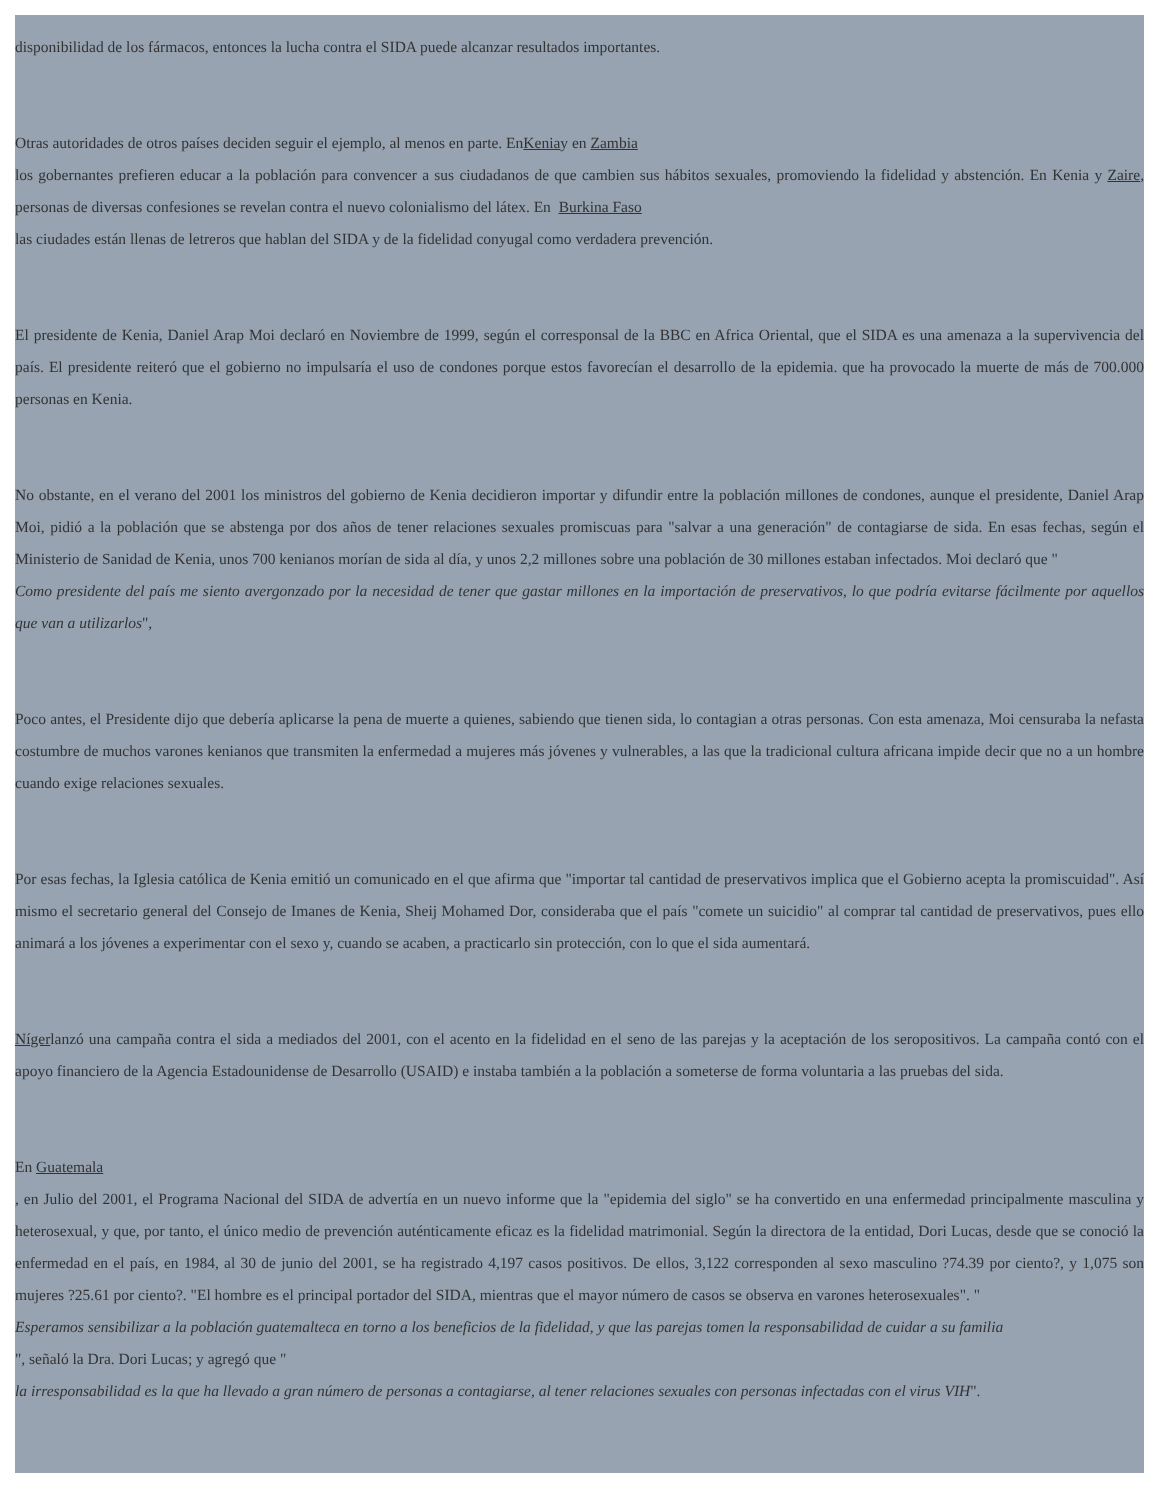disponibilidad de los fármacos, entonces la lucha contra el SIDA puede alcanzar resultados importantes.
Otras autoridades de otros países deciden seguir el ejemplo, al menos en parte. EnKeniay en Zambia
los gobernantes prefieren educar a la población para convencer a sus ciudadanos de que cambien sus hábitos sexuales, promoviendo la fidelidad y abstención. En Kenia y Zaire, personas de diversas confesiones se revelan contra el nuevo colonialismo del látex. En Burkina Faso
las ciudades están llenas de letreros que hablan del SIDA y de la fidelidad conyugal como verdadera prevención.
El presidente de Kenia, Daniel Arap Moi declaró en Noviembre de 1999, según el corresponsal de la BBC en Africa Oriental, que el SIDA es una amenaza a la supervivencia del país. El presidente reiteró que el gobierno no impulsaría el uso de condones porque estos favorecían el desarrollo de la epidemia. que ha provocado la muerte de más de 700.000 personas en Kenia.
No obstante, en el verano del 2001 los ministros del gobierno de Kenia decidieron importar y difundir entre la población millones de condones, aunque el presidente, Daniel Arap Moi, pidió a la población que se abstenga por dos años de tener relaciones sexuales promiscuas para "salvar a una generación" de contagiarse de sida. En esas fechas, según el Ministerio de Sanidad de Kenia, unos 700 kenianos morían de sida al día, y unos 2,2 millones sobre una población de 30 millones estaban infectados. Moi declaró que "
Como presidente del país me siento avergonzado por la necesidad de tener que gastar millones en la importación de preservativos, lo que podría evitarse fácilmente por aquellos que van a utilizarlos",
Poco antes, el Presidente dijo que debería aplicarse la pena de muerte a quienes, sabiendo que tienen sida, lo contagian a otras personas. Con esta amenaza, Moi censuraba la nefasta costumbre de muchos varones kenianos que transmiten la enfermedad a mujeres más jóvenes y vulnerables, a las que la tradicional cultura africana impide decir que no a un hombre cuando exige relaciones sexuales.
Por esas fechas, la Iglesia católica de Kenia emitió un comunicado en el que afirma que "importar tal cantidad de preservativos implica que el Gobierno acepta la promiscuidad". Así mismo el secretario general del Consejo de Imanes de Kenia, Sheij Mohamed Dor, consideraba que el país "comete un suicidio" al comprar tal cantidad de preservativos, pues ello animará a los jóvenes a experimentar con el sexo y, cuando se acaben, a practicarlo sin protección, con lo que el sida aumentará.
Nígerlanzó una campaña contra el sida a mediados del 2001, con el acento en la fidelidad en el seno de las parejas y la aceptación de los seropositivos. La campaña contó con el apoyo financiero de la Agencia Estadounidense de Desarrollo (USAID) e instaba también a la población a someterse de forma voluntaria a las pruebas del sida.
En Guatemala
, en Julio del 2001, el Programa Nacional del SIDA de advertía en un nuevo informe que la "epidemia del siglo" se ha convertido en una enfermedad principalmente masculina y heterosexual, y que, por tanto, el único medio de prevención auténticamente eficaz es la fidelidad matrimonial. Según la directora de la entidad, Dori Lucas, desde que se conoció la enfermedad en el país, en 1984, al 30 de junio del 2001, se ha registrado 4,197 casos positivos. De ellos, 3,122 corresponden al sexo masculino ?74.39 por ciento?, y 1,075 son mujeres ?25.61 por ciento?. "El hombre es el principal portador del SIDA, mientras que el mayor número de casos se observa en varones heterosexuales". "
Esperamos sensibilizar a la población guatemalteca en torno a los beneficios de la fidelidad, y que las parejas tomen la responsabilidad de cuidar a su familia
", señaló la Dra. Dori Lucas; y agregó que "
la irresponsabilidad es la que ha llevado a gran número de personas a contagiarse, al tener relaciones sexuales con personas infectadas con el virus VIH".